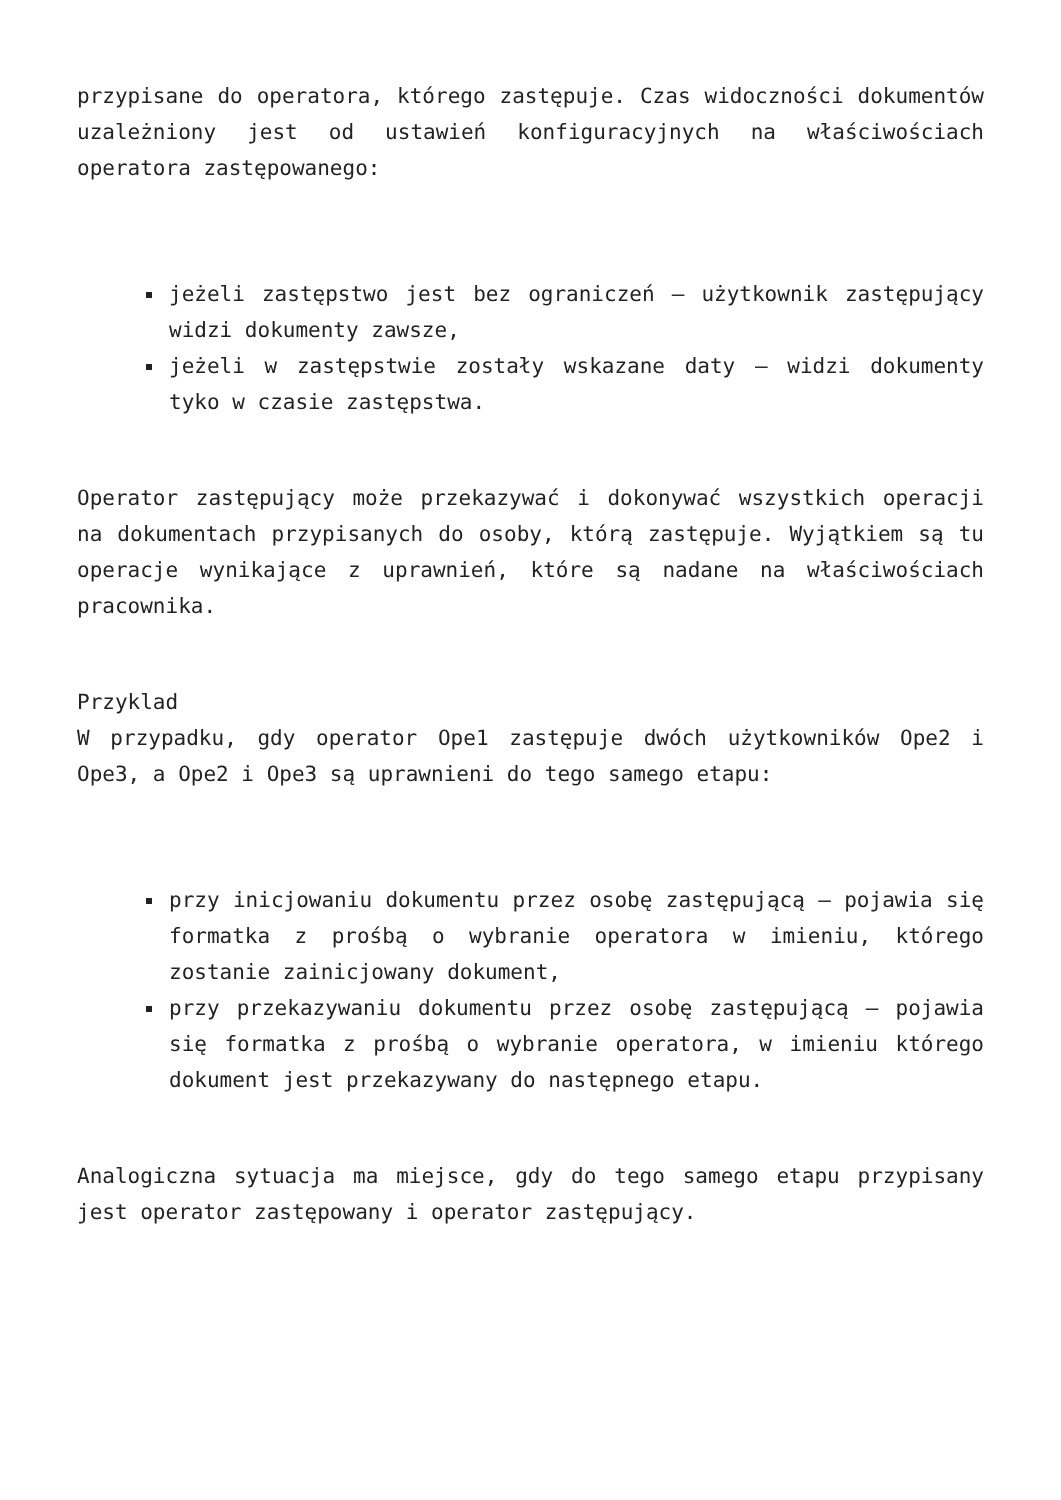przypisane do operatora, którego zastępuje. Czas widoczności dokumentów uzależniony jest od ustawień konfiguracyjnych na właściwościach operatora zastępowanego:
jeżeli zastępstwo jest bez ograniczeń – użytkownik zastępujący widzi dokumenty zawsze,
jeżeli w zastępstwie zostały wskazane daty – widzi dokumenty tyko w czasie zastępstwa.
Operator zastępujący może przekazywać i dokonywać wszystkich operacji na dokumentach przypisanych do osoby, którą zastępuje. Wyjątkiem są tu operacje wynikające z uprawnień, które są nadane na właściwościach pracownika.
Przyklad
W przypadku, gdy operator Ope1 zastępuje dwóch użytkowników Ope2 i Ope3, a Ope2 i Ope3 są uprawnieni do tego samego etapu:
przy inicjowaniu dokumentu przez osobę zastępującą – pojawia się formatka z prośbą o wybranie operatora w imieniu, którego zostanie zainicjowany dokument,
przy przekazywaniu dokumentu przez osobę zastępującą – pojawia się formatka z prośbą o wybranie operatora, w imieniu którego dokument jest przekazywany do następnego etapu.
Analogiczna sytuacja ma miejsce, gdy do tego samego etapu przypisany jest operator zastępowany i operator zastępujący.